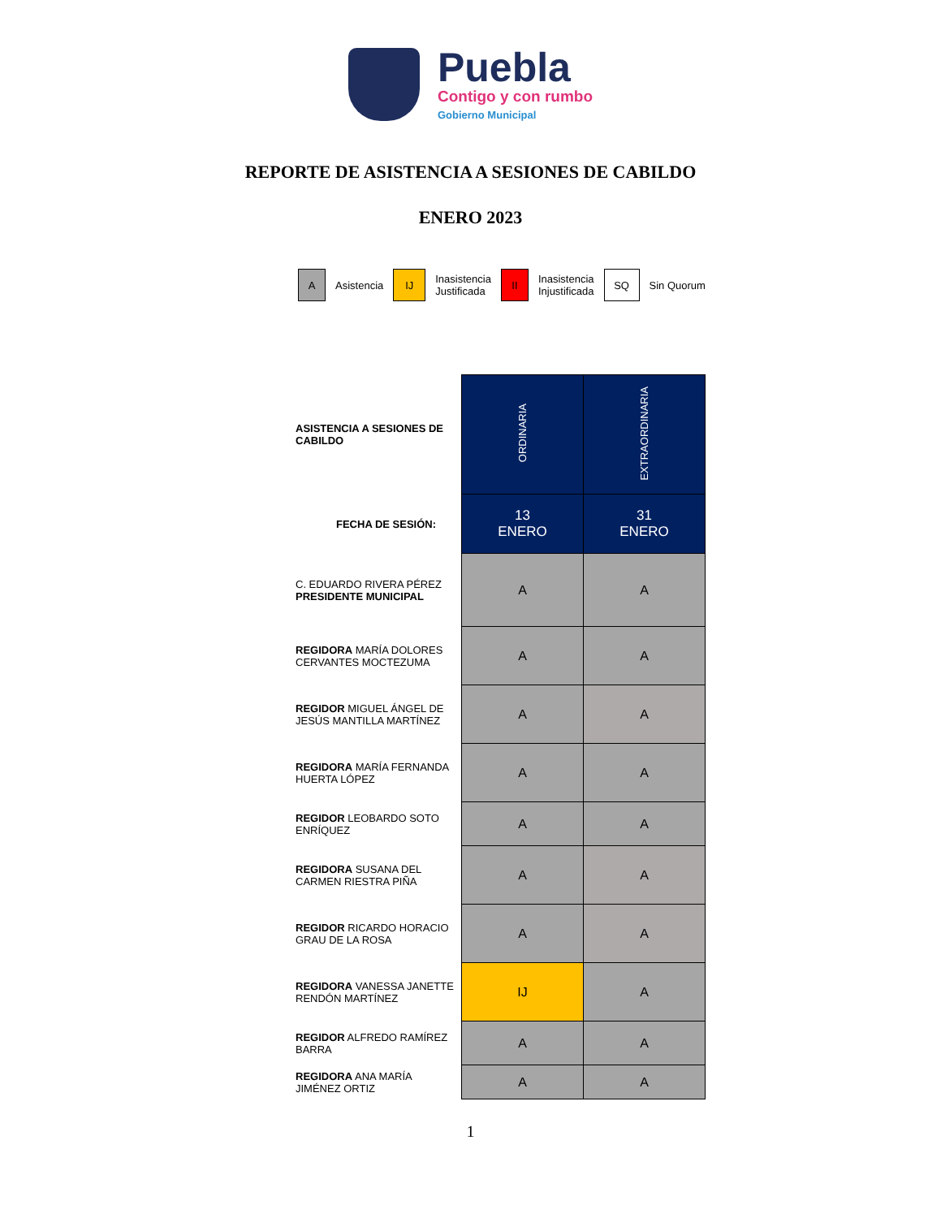Puebla
Contigo y con rumbo
Gobierno Municipal
REPORTE DE ASISTENCIA A SESIONES DE CABILDO
ENERO 2023
A
Asistencia
IJ
Inasistencia
Justificada
II
Inasistencia
Injustificada
SQ
Sin Quorum
| ASISTENCIA A SESIONES DE CABILDO | ORDINARIA | EXTRAORDINARIA |
| FECHA DE SESIÓN: | 13 ENERO | 31 ENERO |
| C. EDUARDO RIVERA PÉREZ PRESIDENTE MUNICIPAL | A | A |
| REGIDORA MARÍA DOLORES CERVANTES MOCTEZUMA | A | A |
| REGIDOR MIGUEL ÁNGEL DE JESÚS MANTILLA MARTÍNEZ | A | A |
| REGIDORA MARÍA FERNANDA HUERTA LÓPEZ | A | A |
| REGIDOR LEOBARDO SOTO ENRÍQUEZ | A | A |
| REGIDORA SUSANA DEL CARMEN RIESTRA PIÑA | A | A |
| REGIDOR RICARDO HORACIO GRAU DE LA ROSA | A | A |
| REGIDORA VANESSA JANETTE RENDÓN MARTÍNEZ | IJ | A |
| REGIDOR ALFREDO RAMÍREZ BARRA | A | A |
| REGIDORA ANA MARÍA JIMÉNEZ ORTIZ | A | A |
1